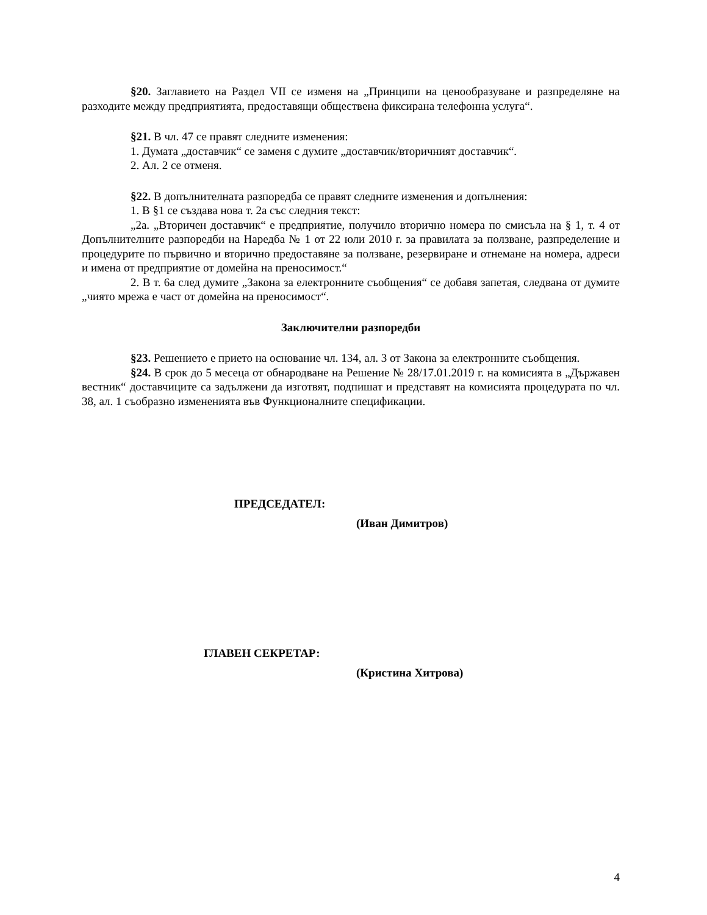§20. Заглавието на Раздел VII се изменя на „Принципи на ценообразуване и разпределяне на разходите между предприятията, предоставящи обществена фиксирана телефонна услуга“.
§21. В чл. 47 се правят следните изменения:
1. Думата „доставчик“ се заменя с думите „доставчик/вторичният доставчик“.
2. Ал. 2 се отменя.
§22. В допълнителната разпоредба се правят следните изменения и допълнения:
1. В §1 се създава нова т. 2а със следния текст:
„2а. „Вторичен доставчик“ е предприятие, получило вторично номера по смисъла на § 1, т. 4 от Допълнителните разпоредби на Наредба № 1 от 22 юли 2010 г. за правилата за ползване, разпределение и процедурите по първично и вторично предоставяне за ползване, резервиране и отнемане на номера, адреси и имена от предприятие от домейна на преносимост.“
2. В т. 6а след думите „Закона за електронните съобщения“ се добавя запетая, следвана от думите „чиято мрежа е част от домейна на преносимост“.
Заключителни разпоредби
§23. Решението е прието на основание чл. 134, ал. 3 от Закона за електронните съобщения.
§24. В срок до 5 месеца от обнародване на Решение № 28/17.01.2019 г. на комисията в „Държавен вестник“ доставчиците са задължени да изготвят, подпишат и представят на комисията процедурата по чл. 38, ал. 1 съобразно измененията във Функционалните спецификации.
ПРЕДСЕДАТЕЛ:
(Иван Димитров)
ГЛАВЕН СЕКРЕТАР:
(Кристина Хитрова)
4